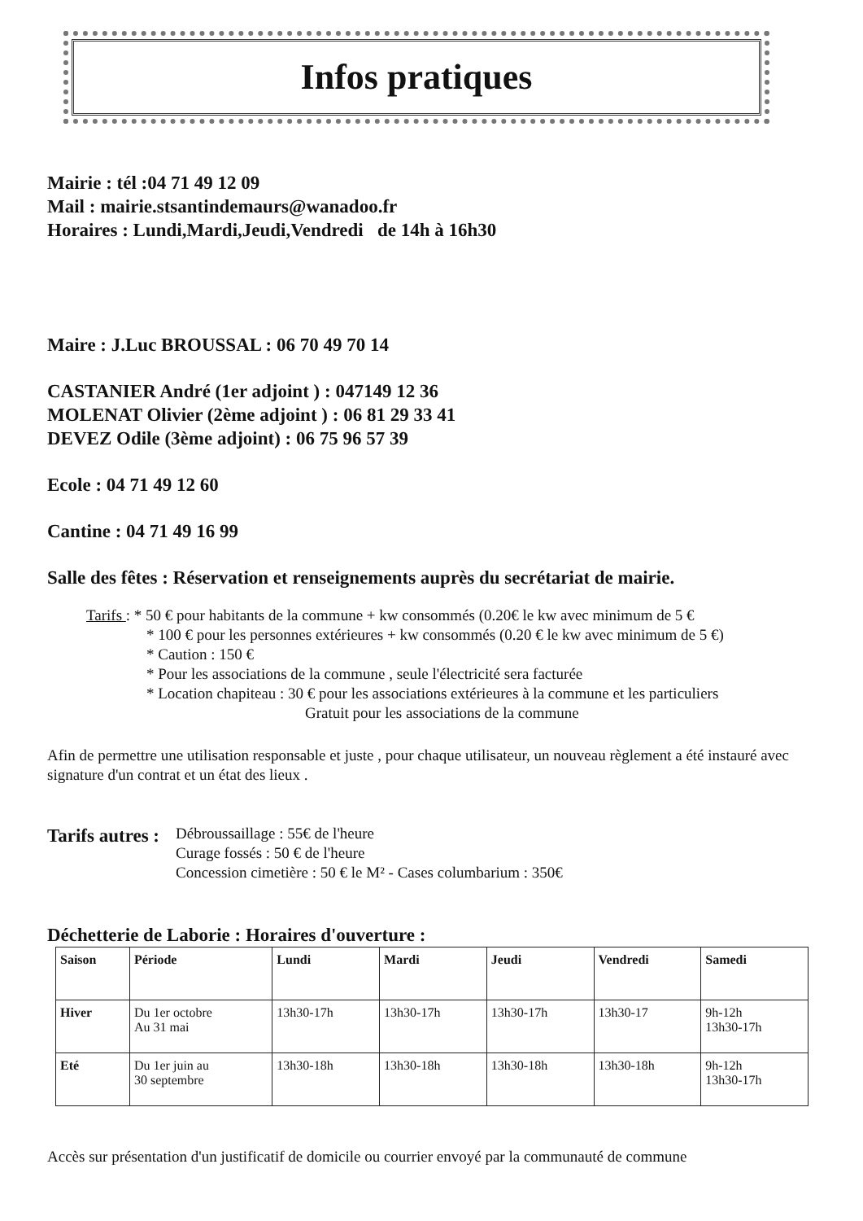Infos pratiques
Mairie : tél :04 71 49 12 09
Mail : mairie.stsantindemaurs@wanadoo.fr
Horaires : Lundi,Mardi,Jeudi,Vendredi de 14h à 16h30
Maire : J.Luc BROUSSAL : 06 70 49 70 14
CASTANIER André (1er adjoint ) : 047149 12 36
MOLENAT Olivier (2ème adjoint ) : 06 81 29 33 41
DEVEZ Odile (3ème adjoint) : 06 75 96 57 39
Ecole : 04 71 49 12 60
Cantine : 04 71 49 16 99
Salle des fêtes : Réservation et renseignements auprès du secrétariat de mairie.
Tarifs : * 50 € pour habitants de la commune + kw consommés (0.20€ le kw avec minimum de 5 €
* 100 € pour les personnes extérieures + kw consommés (0.20 € le kw avec minimum de 5 €)
* Caution : 150 €
* Pour les associations de la commune , seule l'électricité sera facturée
* Location chapiteau : 30 € pour les associations extérieures à la commune et les particuliers
Gratuit pour les associations de la commune
Afin de permettre une utilisation responsable et juste , pour chaque utilisateur, un nouveau règlement a été instauré avec signature d'un contrat et un état des lieux .
Tarifs autres :
Débroussaillage : 55€ de l'heure
Curage fossés : 50 € de l'heure
Concession cimetière : 50 € le M² - Cases columbarium : 350€
Déchetterie de Laborie : Horaires d'ouverture :
| Saison | Période | Lundi | Mardi | Jeudi | Vendredi | Samedi |
| --- | --- | --- | --- | --- | --- | --- |
| Hiver | Du 1er octobre Au 31 mai | 13h30-17h | 13h30-17h | 13h30-17h | 13h30-17 | 9h-12h 13h30-17h |
| Eté | Du 1er juin au 30 septembre | 13h30-18h | 13h30-18h | 13h30-18h | 13h30-18h | 9h-12h 13h30-17h |
Accès sur présentation d'un justificatif de domicile ou courrier envoyé par la communauté de commune